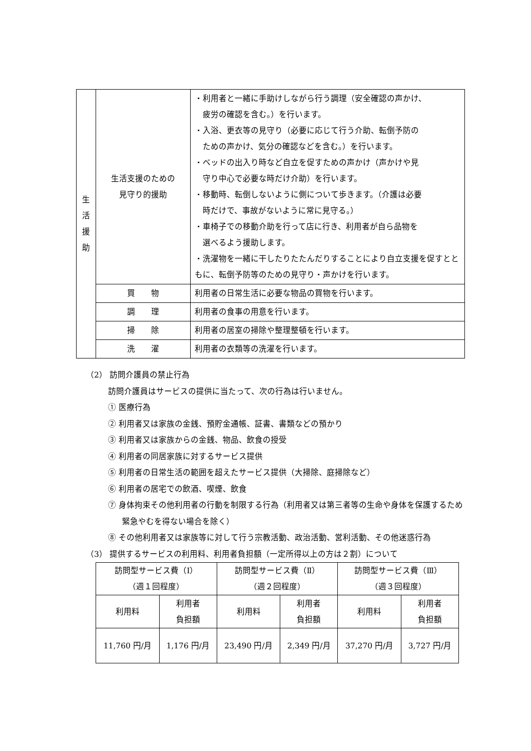| 生 活 援 助 | 生活支援のための 見守り的援助 | ・利用者と一緒に手助けしながら行う調理（安全確認の声かけ、 疲労の確認を含む。）を行います。 ・入浴、更衣等の見守り（必要に応じて行う介助、転倒予防の ための声かけ、気分の確認などを含む。）を行います。 ・ベッドの出入り時など自立を促すための声かけ（声かけや見 守り中心で必要な時だけ介助）を行います。 ・移動時、転倒しないように側について歩きます。（介護は必要 時だけで、事故がないように常に見守る。） ・車椅子での移動介助を行って店に行き、利用者が自ら品物を 選べるよう援助します。 ・洗濯物を一緒に干したりたたんだりすることにより自立支援を促すとともに、転倒予防等のための見守り・声かけを行います。 |
| | 買 物 | 利用者の日常生活に必要な物品の買物を行います。 |
| | 調 理 | 利用者の食事の用意を行います。 |
| | 掃 除 | 利用者の居室の掃除や整理整頓を行います。 |
| | 洗 濯 | 利用者の衣類等の洗濯を行います。 |
（2） 訪問介護員の禁止行為
訪問介護員はサービスの提供に当たって、次の行為は行いません。
① 医療行為
② 利用者又は家族の金銭、預貯金通帳、証書、書類などの預かり
③ 利用者又は家族からの金銭、物品、飲食の授受
④ 利用者の同居家族に対するサービス提供
⑤ 利用者の日常生活の範囲を超えたサービス提供（大掃除、庭掃除など）
⑥ 利用者の居宅での飲酒、喫煙、飲食
⑦ 身体拘束その他利用者の行動を制限する行為（利用者又は第三者等の生命や身体を保護するため緊急やむを得ない場合を除く）
⑧ その他利用者又は家族等に対して行う宗教活動、政治活動、営利活動、その他迷惑行為
（3） 提供するサービスの利用料、利用者負担額（一定所得以上の方は２割）について
| 訪問型サービス費（Ⅰ） （週１回程度） | | 訪問型サービス費（Ⅱ） （週２回程度） | | 訪問型サービス費（Ⅲ） （週３回程度） | |
| 利用料 | 利用者 負担額 | 利用料 | 利用者 負担額 | 利用料 | 利用者 負担額 |
| 11,760 円/月 | 1,176 円/月 | 23,490 円/月 | 2,349 円/月 | 37,270 円/月 | 3,727 円/月 |